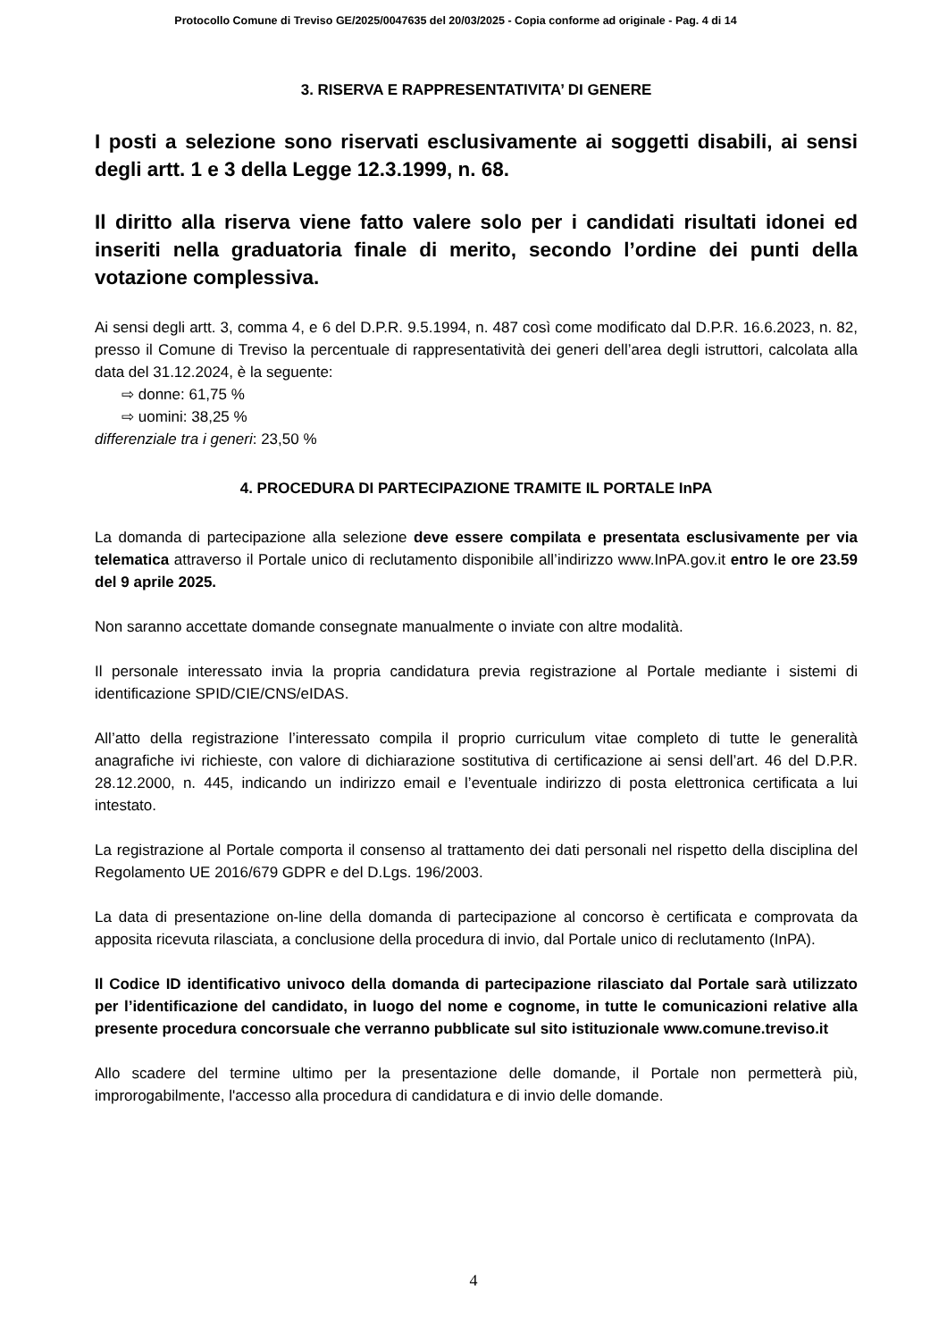Protocollo Comune di Treviso GE/2025/0047635 del 20/03/2025 - Copia conforme ad originale - Pag. 4 di 14
3. RISERVA E RAPPRESENTATIVITA’ DI GENERE
I posti a selezione sono riservati esclusivamente ai soggetti disabili, ai sensi degli artt. 1 e 3 della Legge 12.3.1999, n. 68.
Il diritto alla riserva viene fatto valere solo per i candidati risultati idonei ed inseriti nella graduatoria finale di merito, secondo l’ordine dei punti della votazione complessiva.
Ai sensi degli artt. 3, comma 4, e 6 del D.P.R. 9.5.1994, n. 487 così come modificato dal D.P.R. 16.6.2023, n. 82, presso il Comune di Treviso la percentuale di rappresentatività dei generi dell’area degli istruttori, calcolata alla data del 31.12.2024, è la seguente:
⇨ donne: 61,75 %
⇨ uomini: 38,25 %
differenziale tra i generi: 23,50 %
4. PROCEDURA DI PARTECIPAZIONE TRAMITE IL PORTALE InPA
La domanda di partecipazione alla selezione deve essere compilata e presentata esclusivamente per via telematica attraverso il Portale unico di reclutamento disponibile all’indirizzo www.InPA.gov.it entro le ore 23.59 del 9 aprile 2025.
Non saranno accettate domande consegnate manualmente o inviate con altre modalità.
Il personale interessato invia la propria candidatura previa registrazione al Portale mediante i sistemi di identificazione SPID/CIE/CNS/eIDAS.
All’atto della registrazione l’interessato compila il proprio curriculum vitae completo di tutte le generalità anagrafiche ivi richieste, con valore di dichiarazione sostitutiva di certificazione ai sensi dell’art. 46 del D.P.R. 28.12.2000, n. 445, indicando un indirizzo email e l’eventuale indirizzo di posta elettronica certificata a lui intestato.
La registrazione al Portale comporta il consenso al trattamento dei dati personali nel rispetto della disciplina del Regolamento UE 2016/679 GDPR e del D.Lgs. 196/2003.
La data di presentazione on-line della domanda di partecipazione al concorso è certificata e comprovata da apposita ricevuta rilasciata, a conclusione della procedura di invio, dal Portale unico di reclutamento (InPA).
Il Codice ID identificativo univoco della domanda di partecipazione rilasciato dal Portale sarà utilizzato per l’identificazione del candidato, in luogo del nome e cognome, in tutte le comunicazioni relative alla presente procedura concorsuale che verranno pubblicate sul sito istituzionale www.comune.treviso.it
Allo scadere del termine ultimo per la presentazione delle domande, il Portale non permetterà più, improrogabilmente, l'accesso alla procedura di candidatura e di invio delle domande.
4